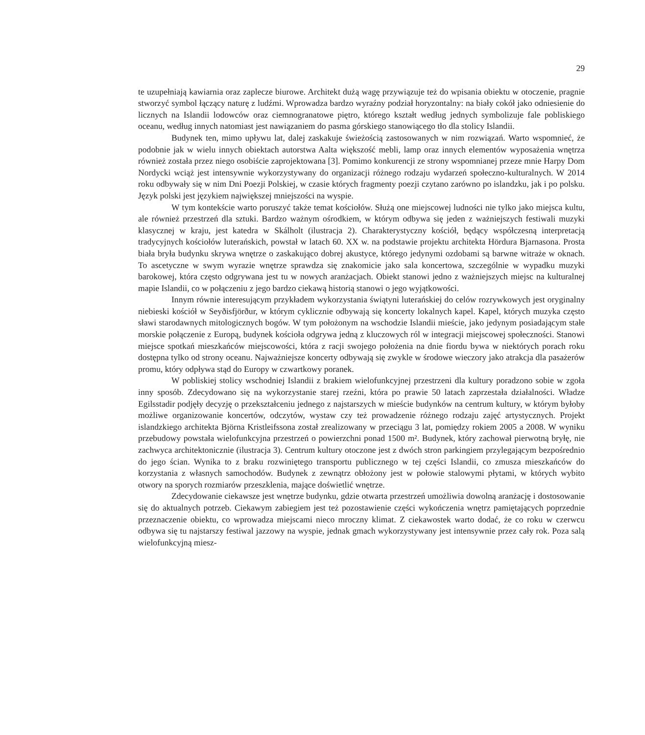29
te uzupełniają kawiarnia oraz zaplecze biurowe. Architekt dużą wagę przywiązuje też do wpisania obiektu w otoczenie, pragnie stworzyć symbol łączący naturę z ludźmi. Wprowadza bardzo wyraźny podział horyzontalny: na biały cokół jako odniesienie do licznych na Islandii lodowców oraz ciemnogranatowe piętro, którego kształt według jednych symbolizuje fale pobliskiego oceanu, według innych natomiast jest nawiązaniem do pasma górskiego stanowiącego tło dla stolicy Islandii.
Budynek ten, mimo upływu lat, dalej zaskakuje świeżością zastosowanych w nim rozwiązań. Warto wspomnieć, że podobnie jak w wielu innych obiektach autorstwa Aalta większość mebli, lamp oraz innych elementów wyposażenia wnętrza również została przez niego osobiście zaprojektowana [3]. Pomimo konkurencji ze strony wspomnianej przeze mnie Harpy Dom Nordycki wciąż jest intensywnie wykorzystywany do organizacji różnego rodzaju wydarzeń społeczno-kulturalnych. W 2014 roku odbywały się w nim Dni Poezji Polskiej, w czasie których fragmenty poezji czytano zarówno po islandzku, jak i po polsku. Język polski jest językiem największej mniejszości na wyspie.
W tym kontekście warto poruszyć także temat kościołów. Służą one miejscowej ludności nie tylko jako miejsca kultu, ale również przestrzeń dla sztuki. Bardzo ważnym ośrodkiem, w którym odbywa się jeden z ważniejszych festiwali muzyki klasycznej w kraju, jest katedra w Skálholt (ilustracja 2). Charakterystyczny kościół, będący współczesną interpretacją tradycyjnych kościołów luterańskich, powstał w latach 60. XX w. na podstawie projektu architekta Hördura Bjarnasona. Prosta biała bryła budynku skrywa wnętrze o zaskakująco dobrej akustyce, którego jedynymi ozdobami są barwne witraże w oknach. To ascetyczne w swym wyrazie wnętrze sprawdza się znakomicie jako sala koncertowa, szczególnie w wypadku muzyki barokowej, która często odgrywana jest tu w nowych aranżacjach. Obiekt stanowi jedno z ważniejszych miejsc na kulturalnej mapie Islandii, co w połączeniu z jego bardzo ciekawą historią stanowi o jego wyjątkowości.
Innym równie interesującym przykładem wykorzystania świątyni luterańskiej do celów rozrywkowych jest oryginalny niebieski kościół w Seyðisfjörður, w którym cyklicznie odbywają się koncerty lokalnych kapel. Kapel, których muzyka często sławi starodawnych mitologicznych bogów. W tym położonym na wschodzie Islandii mieście, jako jedynym posiadającym stałe morskie połączenie z Europą, budynek kościoła odgrywa jedną z kluczowych ról w integracji miejscowej społeczności. Stanowi miejsce spotkań mieszkańców miejscowości, która z racji swojego położenia na dnie fiordu bywa w niektórych porach roku dostępna tylko od strony oceanu. Najważniejsze koncerty odbywają się zwykle w środowe wieczory jako atrakcja dla pasażerów promu, który odpływa stąd do Europy w czwartkowy poranek.
W pobliskiej stolicy wschodniej Islandii z brakiem wielofunkcyjnej przestrzeni dla kultury poradzono sobie w zgoła inny sposób. Zdecydowano się na wykorzystanie starej rzeźni, która po prawie 50 latach zaprzestała działalności. Władze Egilsstadir podjęły decyzję o przekształceniu jednego z najstarszych w mieście budynków na centrum kultury, w którym byłoby możliwe organizowanie koncertów, odczytów, wystaw czy też prowadzenie różnego rodzaju zajęć artystycznych. Projekt islandzkiego architekta Björna Kristleifssona został zrealizowany w przeciągu 3 lat, pomiędzy rokiem 2005 a 2008. W wyniku przebudowy powstała wielofunkcyjna przestrzeń o powierzchni ponad 1500 m². Budynek, który zachował pierwotną bryłę, nie zachwyca architektonicznie (ilustracja 3). Centrum kultury otoczone jest z dwóch stron parkingiem przylegającym bezpośrednio do jego ścian. Wynika to z braku rozwiniętego transportu publicznego w tej części Islandii, co zmusza mieszkańców do korzystania z własnych samochodów. Budynek z zewnątrz obłożony jest w połowie stalowymi płytami, w których wybito otwory na sporych rozmiarów przeszklenia, mające doświetlić wnętrze.
Zdecydowanie ciekawsze jest wnętrze budynku, gdzie otwarta przestrzeń umożliwia dowolną aranżację i dostosowanie się do aktualnych potrzeb. Ciekawym zabiegiem jest też pozostawienie części wykończenia wnętrz pamiętających poprzednie przeznaczenie obiektu, co wprowadza miejscami nieco mroczny klimat. Z ciekawostek warto dodać, że co roku w czerwcu odbywa się tu najstarszy festiwal jazzowy na wyspie, jednak gmach wykorzystywany jest intensywnie przez cały rok. Poza salą wielofunkcyjną miesz-